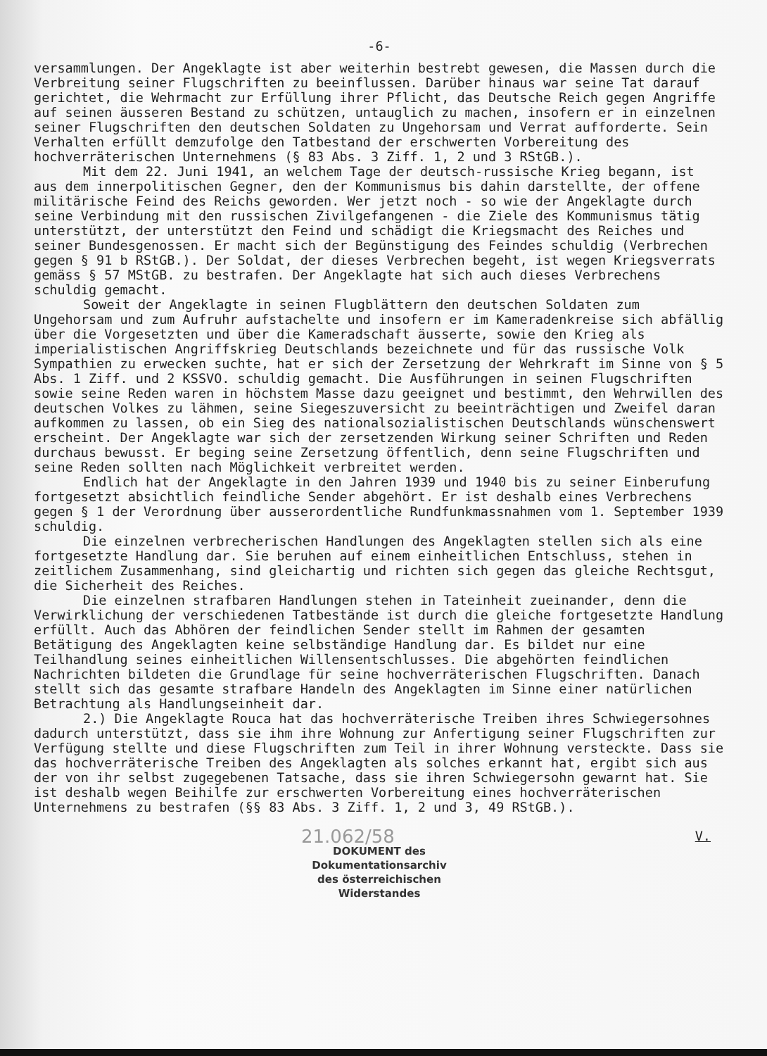-6-
versammlungen. Der Angeklagte ist aber weiterhin bestrebt gewesen, die Massen durch die Verbreitung seiner Flugschriften zu beeinflussen. Darüber hinaus war seine Tat darauf gerichtet, die Wehrmacht zur Erfüllung ihrer Pflicht, das Deutsche Reich gegen Angriffe auf seinen äusseren Bestand zu schützen, untauglich zu machen, insofern er in einzelnen seiner Flugschriften den deutschen Soldaten zu Ungehorsam und Verrat aufforderte. Sein Verhalten erfüllt demzufolge den Tatbestand der erschwerten Vorbereitung des hochverräterischen Unternehmens (§ 83 Abs. 3 Ziff. 1, 2 und 3 RStGB.).
Mit dem 22. Juni 1941, an welchem Tage der deutsch-russische Krieg begann, ist aus dem innerpolitischen Gegner, den der Kommunismus bis dahin darstellte, der offene militärische Feind des Reichs geworden. Wer jetzt noch - so wie der Angeklagte durch seine Verbindung mit den russischen Zivilgefangenen - die Ziele des Kommunismus tätig unterstützt, der unterstützt den Feind und schädigt die Kriegsmacht des Reiches und seiner Bundesgenossen. Er macht sich der Begünstigung des Feindes schuldig (Verbrechen gegen § 91 b RStGB.). Der Soldat, der dieses Verbrechen begeht, ist wegen Kriegsverrats gemäss § 57 MStGB. zu bestrafen. Der Angeklagte hat sich auch dieses Verbrechens schuldig gemacht.
Soweit der Angeklagte in seinen Flugblättern den deutschen Soldaten zum Ungehorsam und zum Aufruhr aufstachelte und insofern er im Kameradenkreise sich abfällig über die Vorgesetzten und über die Kameradschaft äusserte, sowie den Krieg als imperialistischen Angriffskrieg Deutschlands bezeichnete und für das russische Volk Sympathien zu erwecken suchte, hat er sich der Zersetzung der Wehrkraft im Sinne von § 5 Abs. 1 Ziff. und 2 KSSVO. schuldig gemacht. Die Ausführungen in seinen Flugschriften sowie seine Reden waren in höchstem Masse dazu geeignet und bestimmt, den Wehrwillen des deutschen Volkes zu lähmen, seine Siegeszuversicht zu beeinträchtigen und Zweifel daran aufkommen zu lassen, ob ein Sieg des nationalsozialistischen Deutschlands wünschenswert erscheint. Der Angeklagte war sich der zersetzenden Wirkung seiner Schriften und Reden durchaus bewusst. Er beging seine Zersetzung öffentlich, denn seine Flugschriften und seine Reden sollten nach Möglichkeit verbreitet werden.
Endlich hat der Angeklagte in den Jahren 1939 und 1940 bis zu seiner Einberufung fortgesetzt absichtlich feindliche Sender abgehört. Er ist deshalb eines Verbrechens gegen § 1 der Verordnung über ausserordentliche Rundfunkmassnahmen vom 1. September 1939 schuldig.
Die einzelnen verbrecherischen Handlungen des Angeklagten stellen sich als eine fortgesetzte Handlung dar. Sie beruhen auf einem einheitlichen Entschluss, stehen in zeitlichem Zusammenhang, sind gleichartig und richten sich gegen das gleiche Rechtsgut, die Sicherheit des Reiches.
Die einzelnen strafbaren Handlungen stehen in Tateinheit zueinander, denn die Verwirklichung der verschiedenen Tatbestände ist durch die gleiche fortgesetzte Handlung erfüllt. Auch das Abhören der feindlichen Sender stellt im Rahmen der gesamten Betätigung des Angeklagten keine selbständige Handlung dar. Es bildet nur eine Teilhandlung seines einheitlichen Willensentschlusses. Die abgehörten feindlichen Nachrichten bildeten die Grundlage für seine hochverräterischen Flugschriften. Danach stellt sich das gesamte strafbare Handeln des Angeklagten im Sinne einer natürlichen Betrachtung als Handlungseinheit dar.
2.) Die Angeklagte Rouca hat das hochverräterische Treiben ihres Schwiegersohnes dadurch unterstützt, dass sie ihm ihre Wohnung zur Anfertigung seiner Flugschriften zur Verfügung stellte und diese Flugschriften zum Teil in ihrer Wohnung versteckte. Dass sie das hochverräterische Treiben des Angeklagten als solches erkannt hat, ergibt sich aus der von ihr selbst zugegebenen Tatsache, dass sie ihren Schwiegersohn gewarnt hat. Sie ist deshalb wegen Beihilfe zur erschwerten Vorbereitung eines hochverräterischen Unternehmens zu bestrafen (§§ 83 Abs. 3 Ziff. 1, 2 und 3, 49 RStGB.).
V.
21.062/58
DOKUMENT des
Dokumentationsarchiv
des österreichischen
Widerstandes